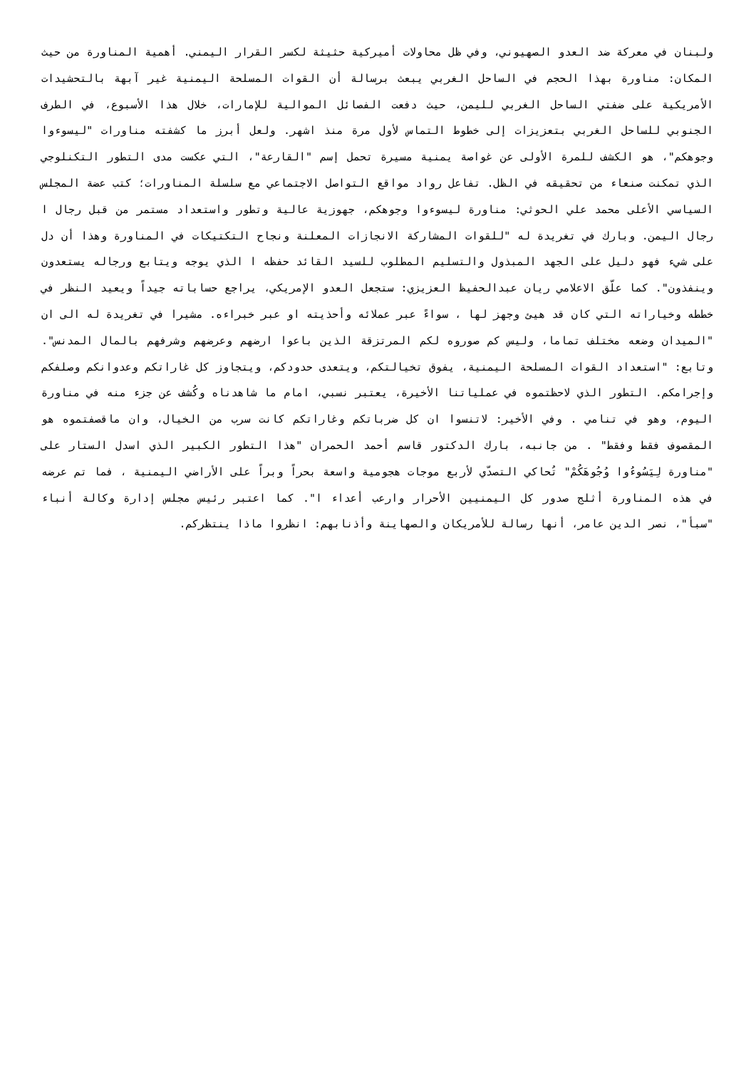ولبنان في معركة ضد العدو الصهيوني، وفي ظل محاولات أميركية حثيثة لكسر القرار اليمني. أهمية المناورة من حيث المكان: مناورة بهذا الحجم في الساحل الغربي يبعث برسالة أن القوات المسلحة اليمنية غير آبهة بالتحشيدات الأمريكية على ضفتي الساحل الغربي لليمن، حيث دفعت الفصائل الموالية للإمارات، خلال هذا الأسبوع، في الطرف الجنوبي للساحل الغربي بتعزيزات إلى خطوط التماس لأول مرة منذ اشهر. ولعل أبرز ما كشفته مناورات "ليسوءوا وجوهكم"، هو الكشف للمرة الأولى عن غواصة يمنية مسيرة تحمل إسم "القارعة"، التي عكست مدى التطور التكنلوجي الذي تمكنت صنعاء من تحقيقه في الظل. تفاعل رواد مواقع التواصل الاجتماعي مع سلسلة المناورات؛ كتب عضة المجلس السياسي الأعلى محمد علي الحوثي: مناورة ليسوءوا وجوهكم، جهوزية عالية وتطور واستعداد مستمر من قبل رجال ا رجال اليمن. وبارك في تغريدة له "للقوات المشاركة الانجازات المعلنة ونجاح التكتيكات في المناورة وهذا أن دل على شيء فهو دليل على الجهد المبذول والتسليم المطلوب للسيد القائد حفظه ا الذي يوجه ويتابع ورجاله يستعدون وينفذون". كما علّق الاعلامي ريان عبدالحفيظ العزيزي: ستجعل العدو الإمريكي، يراجع حساباته جيداً ويعيد النظر في خططه وخياراته التي كان قد هيئ وجهز لها ، سواءً عبر عملائه وأحذيته او عبر خبراءه. مشيرا في تغريدة له الى ان "الميدان وضعه مختلف تماما، وليس كم صوروه لكم المرتزقة الذين باعوا ارضهم وعرضهم وشرفهم بالمال المدنس". وتابع: "استعداد القوات المسلحة اليمنية، يفوق تخيالتكم، ويتعدى حدودكم، ويتجاوز كل غاراتكم وعدوانكم وصلفكم وإجرامكم. التطور الذي لاحظتموه في عملياتنا الأخيرة، يعتبر نسبي، امام ما شاهدناه وكُشف عن جزء منه في مناورة اليوم، وهو في تنامي . وفي الأخير: لاتنسوا ان كل ضرباتكم وغاراتكم كانت سرب من الخيال، وان ماقصفتموه هو المقصوف فقط وفقط" . من جانبه، بارك الدكتور قاسم أحمد الحمران "هذا التطور الكبير الذي اسدل الستار على "مناورة لِيَسُوءُوا وُجُوهَكُمْ" تُحاكي التصدّي لأربع موجات هجومية واسعة بحراً وبراً على الأراضي اليمنية ، فما تم عرضه في هذه المناورة أثلج صدور كل اليمنيين الأحرار وارعب أعداء ا". كما اعتبر رئيس مجلس إدارة وكالة أنباء "سبأ"، نصر الدين عامر، أنها رسالة للأمريكان والصهاينة وأذنابهم: انظروا ماذا ينتظركم.